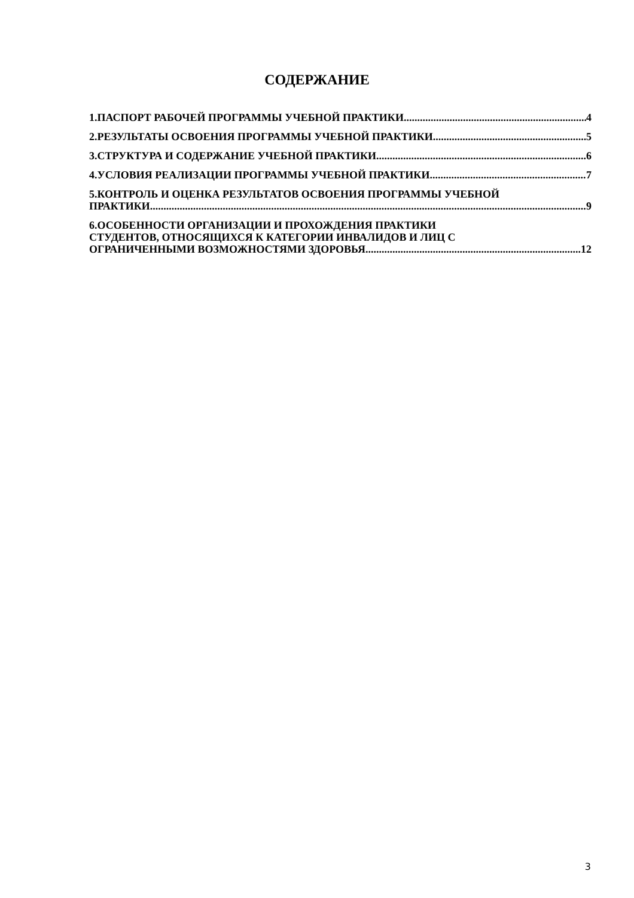СОДЕРЖАНИЕ
1.ПАСПОРТ РАБОЧЕЙ ПРОГРАММЫ УЧЕБНОЙ ПРАКТИКИ 4
2.РЕЗУЛЬТАТЫ ОСВОЕНИЯ ПРОГРАММЫ УЧЕБНОЙ ПРАКТИКИ 5
3.СТРУКТУРА И СОДЕРЖАНИЕ УЧЕБНОЙ ПРАКТИКИ 6
4.УСЛОВИЯ РЕАЛИЗАЦИИ ПРОГРАММЫ УЧЕБНОЙ ПРАКТИКИ 7
5.КОНТРОЛЬ И ОЦЕНКА РЕЗУЛЬТАТОВ ОСВОЕНИЯ ПРОГРАММЫ УЧЕБНОЙ
ПРАКТИКИ 9
6.ОСОБЕННОСТИ ОРГАНИЗАЦИИ И ПРОХОЖДЕНИЯ ПРАКТИКИ
СТУДЕНТОВ, ОТНОСЯЩИХСЯ К КАТЕГОРИИ ИНВАЛИДОВ И ЛИЦ С
ОГРАНИЧЕННЫМИ ВОЗМОЖНОСТЯМИ ЗДОРОВЬЯ 12
3